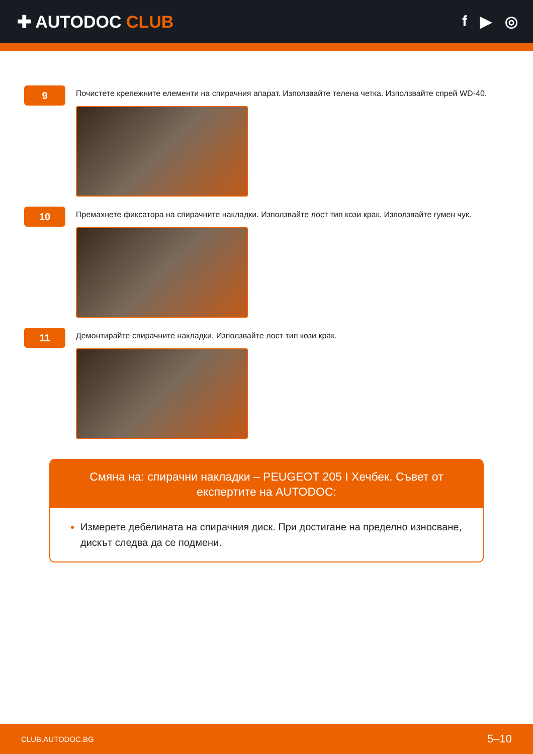✚ AUTODOC CLUB f ▶ ◎
9
Почистете крепежните елементи на спирачния апарат. Използвайте телена четка. Използвайте спрей WD-40.
10
Премахнете фиксатора на спирачните накладки. Използвайте лост тип кози крак. Използвайте гумен чук.
11
Демонтирайте спирачните накладки. Използвайте лост тип кози крак.
Смяна на: спирачни накладки – PEUGEOT 205 I Хечбек. Съвет от експертите на AUTODOC:
Измерете дебелината на спирачния диск. При достигане на пределно износване, дискът следва да се подмени.
CLUB.AUTODOC.BG 5–10